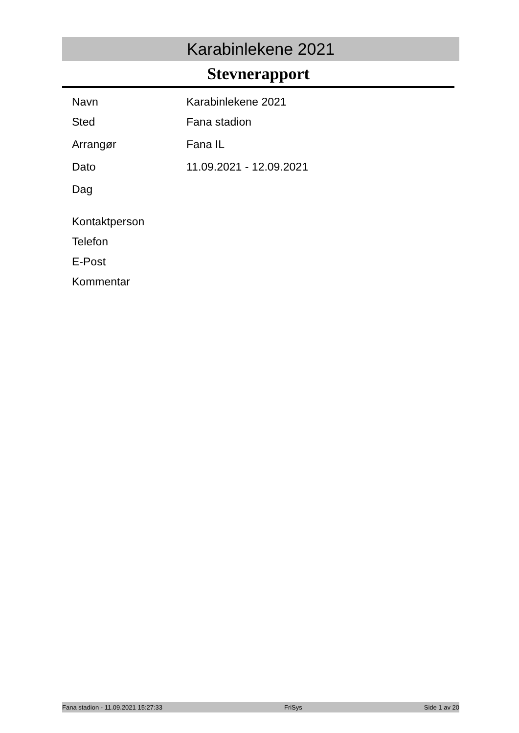Karabinlekene 2021
Stevnerapport
| Navn | Karabinlekene 2021 |
| Sted | Fana stadion |
| Arrangør | Fana IL |
| Dato | 11.09.2021 - 12.09.2021 |
| Dag | |
| Kontaktperson | |
| Telefon | |
| E-Post | |
| Kommentar | |
Fana stadion - 11.09.2021 15:27:33 FriSys Side 1 av 20